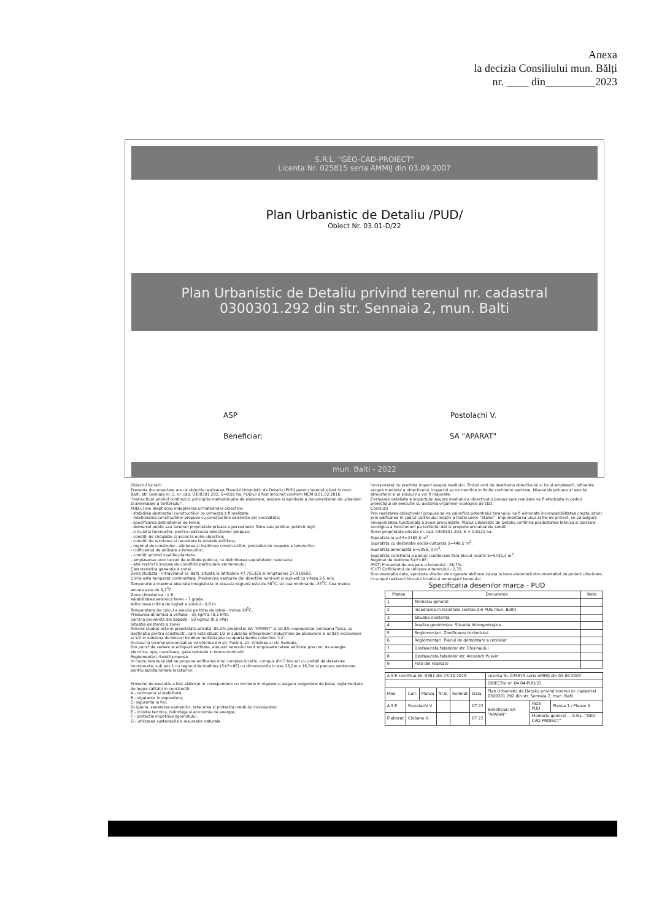Anexa
la decizia Consiliului mun. Bălți
nr. ____ din_________2023
S.R.L. "GEO-CAD-PROIECT"
Licenta Nr. 025815 seria AMMIJ din 03.09.2007
Plan Urbanistic de Detaliu /PUD/
Obiect Nr. 03.01-D/22
Plan Urbanistic de Detaliu privind terenul nr. cadastral
0300301.292 din str. Sennaia 2, mun. Balti
ASP Postolachi V.
Beneficiar: SA "APARAT"
mun. Balti - 2022
Obiectul lucrarii
Prezenta documentare are ca obiectiv realizarea Planului Urbanistic de Detaliu (PUD) pentru terenul situat in mun. Balti, str. Sennaia nr. 2, nr. cad. 0300301.292, S=0,81 ha. PUD-ul a fost intocmit conform NCM B.01.02:2016 "Instructiuni privind continutul, principiile metodologice de elaborare, avizare si aprobare a documentatiei de urbanism si amenajare a teritoriului".
PUD-ul are drept scop indeplinirea urmatoarelor obiective:
- stabilirea destinatiei constructiilor ce urmeaza a fi realizate;
- relationarea constructiilor propuse cu constructiile existente din vecinatate;
- specificarea detinatorilor de teren;
- domeniul public sau terenuri proprietate privata a persoanelor fizice sau juridice, potrivit legii;
- circulatia terenurilor, pentru realizarea obiectivelor propuse;
- conditii de circulatie si acces la noile obiective;
- conditii de rezolvare si racordare la retelele edilitare;
- regimul de construire - alinierea si inaltimea constructiilor, procentul de ocupare a terenurilor;
- coificientul de utilizare a terenurilor;
- conditii privind spatiile plantate;
- amplasarea unor lucrari de utilitate publica, cu delimitarea suprafetelor rezervate;
- alte restrictii impuse de conditiile particulare ale terenului.
Caracteristica generala a zonei
Zona studiata - intravilanul or. Balti, situata la latitudine 47.755326 si longitudine 27.919602.
Clima este temperat continentala. Predomina vanturile din directiile nord-est si sud-est cu viteza 2-5 m/s.
Temperatura maxima absoluta inregistrata in aceasta regiune este de 38<sup>0</sup>C, iar cea minima de -35<sup>0</sup>C. Cea medie anuala este de 9,1<sup>0</sup>C.
Zona climaterica - II B.
Valabilitatea seismica teren - 7 grade.
Adincimea critica de inghet a solului - 0,8 m.
Temperatura de calcul a aerului pe timp de iatna - minus 18<sup>0</sup>C.
Presiunea dinamica a vintului - 30 kg/m2 (0,3 kPa).
Sarcina provenita din zapada - 50 kg/m2 (0,5 kPa).
Situatia existenta a zonei
Terenul studiat este in proprietate privata, 89.2% proprietar SA "APARAT" si 10.8% coproprietar persoana fizica, cu destinatia pentru constructii, care este situat 1/2 in subzona intreprinderi industriale de producere si unitati economice si 1/2 in subzona de blocuri locative multietajate cu apartamente colective "L2".
Accesul la terenul preconizat se va efectua din str. Puskin, str. Chisinau si str. Sennaia.
Din punct de vedere al echiparii edilitare, alaturat terenului sunt amplasate retele edilitare precum: de energie electrica, apa, canalizare, gaze naturale si telecomunicatii.
Reglementari, Solutii propuse
In cadru terenului dat se propune edificarea unui complex locativ, compus din 5 blocuri cu unitati de deservire incorporate, sub poz.1 cu regimul de inaltime (S+P+8E) cu dimensiunile in axe 26,2m x 16,5m si parcare subterana pentru autoturismele locatarilor.
Proiectul de executie a fost elaborat in corespundere cu normele in viguare si asigura exigentele de baza, reglamentate de legea calitatii in constructii:
A - rezistenta si stabilitate;
B - siguranta in exploatare;
C- siguranta la foc;
D- igiena, sanatatea oamenilor, refacerea si protectia mediului inconjurator;
E - izolatia termica, hidrofuga si economie de energie;
F - protectia impotriva zgomotului.
G - utilizarea sustenabila a resurselor naturale.
incorporate) nu prezinta impact asupra mediului. Tinind cont de destinatia obiectivului si locul amplasarii, influenta asupra mediului a obiectivului, impactul se va mentine in limita cerintelor sanitare. Nivelul de poluare al aerului atmosferic si al solului nu vor fi majorate.
Evaluarea detaliata a impactului asupra mediului a obiectivului propus spre realizare va fi efectuata in cadrul proiectului de executie cu avizarea organelor ecologice de stat.
Concluzii
Prin realizarea obiectivelor propuse se va valorifica potentialul terenului, va fi eliminata incompatibilitatea creata istoric prin edificarea in cadrul cartierului locativ a fostei uzine "Etalon". Implimentarea unui astfel de proiect, se va asigura omogenitatea functionala a zonei preconizate. Planul Urbanistic de Detaliu confirma posibilitatea tehnica si sanitara-ecologica a functionarii pe teritoriul dat si propune urmatoarele solutii:
Teren proprietate privata nr. cad. 0300301.292, S = 0,8121 ha.
Suprafata la sol S=2165,0 m<sup>2</sup>.
Suprafata cu destinatie social-culturala S=440,5 m<sup>2</sup>.
Suprafata amenajata S=5956, 0 m<sup>2</sup>.
Suprafata construita a parcarii subterane fara blocul locativ S=5735,3 m<sup>2</sup>.
Regimul de inaltime S+P+8E.
/POT/ Procentul de ocupare a terenului - 26,7%.
/CUT/ Coificientul de utilizare a terenului - 2,35.
Documentatia data, aprobata ulterior de organele abilitare va sta la baza elaborarii documentatiei de proiect ulterioare, in scopul realizarii blocului locativ si amenajarii terenului.
Specificatia desenilor marca - PUD
| Plansa | Denumirea | Nota |
| --- | --- | --- |
| 1 | Memoriu general | |
| 2 | Incadrarea in localitate (extras din PUG mun. Balti) | |
| 3 | Situatia existenta | |
| 4 | Analiza geotehnica. Situatia hidrogeologica | |
| 5 | Reglementari. Zonificarea teritoriului. | |
| 6 | Reglementari. Planul de demontare a retelelor | |
| 7 | Desfasurata fatadelor str. Chisinaului | |
| 8 | Desfasurata fatadelor str. Alexandr Puskin | |
| 9 | Foto din realitate | |
| A.S.P. certificat Nr. 0381 din 23.10.2019 | | | | | | Licenta Nr. 025815 seria AMMIJ din 03.09.2007 | | |
| | | | | | | OBIECTIV nr. 04.04-PUD/22 | | |
| Mod. | Can. | Plansa | Nr.d. | Semnat | Data | Plan Urbanistic de Detaliu privind terenul nr. cadastral 0300301.292 din str. Sennaia 2, mun. Balti | | |
| A.S.P | Postolachi V. | | | | 07.22 | Beneficiar: SA "APARAT" | Faza PUD | Plansa 1 / Planse 9 |
| Elaborat | Ciobanu V. | | | | 07.22 | | Memoriu general — S.R.L. "GEO-CAD-PROIECT" | |